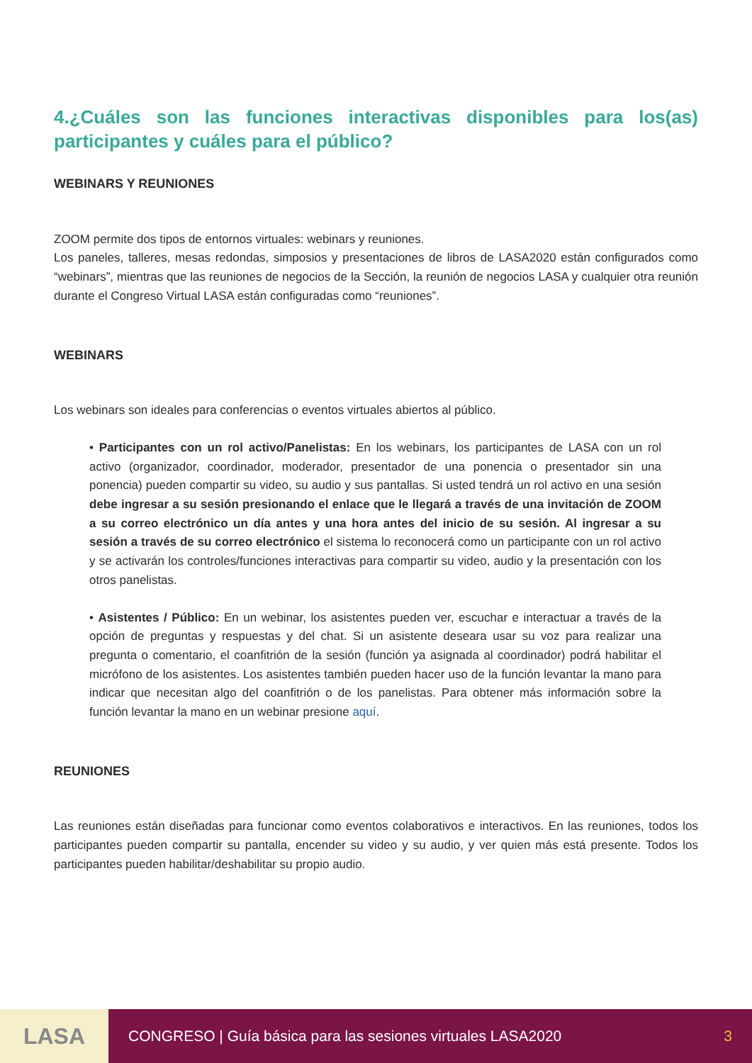4.¿Cuáles son las funciones interactivas disponibles para los(as) participantes y cuáles para el público?
WEBINARS Y REUNIONES
ZOOM permite dos tipos de entornos virtuales: webinars y reuniones.
Los paneles, talleres, mesas redondas, simposios y presentaciones de libros de LASA2020 están configurados como “webinars”, mientras que las reuniones de negocios de la Sección, la reunión de negocios LASA y cualquier otra reunión durante el Congreso Virtual LASA están configuradas como “reuniones”.
WEBINARS
Los webinars son ideales para conferencias o eventos virtuales abiertos al público.
• Participantes con un rol activo/Panelistas: En los webinars, los participantes de LASA con un rol activo (organizador, coordinador, moderador, presentador de una ponencia o presentador sin una ponencia) pueden compartir su video, su audio y sus pantallas. Si usted tendrá un rol activo en una sesión debe ingresar a su sesión presionando el enlace que le llegará a través de una invitación de ZOOM a su correo electrónico un día antes y una hora antes del inicio de su sesión. Al ingresar a su sesión a través de su correo electrónico el sistema lo reconocerá como un participante con un rol activo y se activarán los controles/funciones interactivas para compartir su video, audio y la presentación con los otros panelistas.
• Asistentes / Público: En un webinar, los asistentes pueden ver, escuchar e interactuar a través de la opción de preguntas y respuestas y del chat. Si un asistente deseara usar su voz para realizar una pregunta o comentario, el coanfitrión de la sesión (función ya asignada al coordinador) podrá habilitar el micrófono de los asistentes. Los asistentes también pueden hacer uso de la función levantar la mano para indicar que necesitan algo del coanfitrión o de los panelistas. Para obtener más información sobre la función levantar la mano en un webinar presione aquí.
REUNIONES
Las reuniones están diseñadas para funcionar como eventos colaborativos e interactivos. En las reuniones, todos los participantes pueden compartir su pantalla, encender su video y su audio, y ver quien más está presente. Todos los participantes pueden habilitar/deshabilitar su propio audio.
LASA
CONGRESO | Guía básica para las sesiones virtuales LASA2020 3